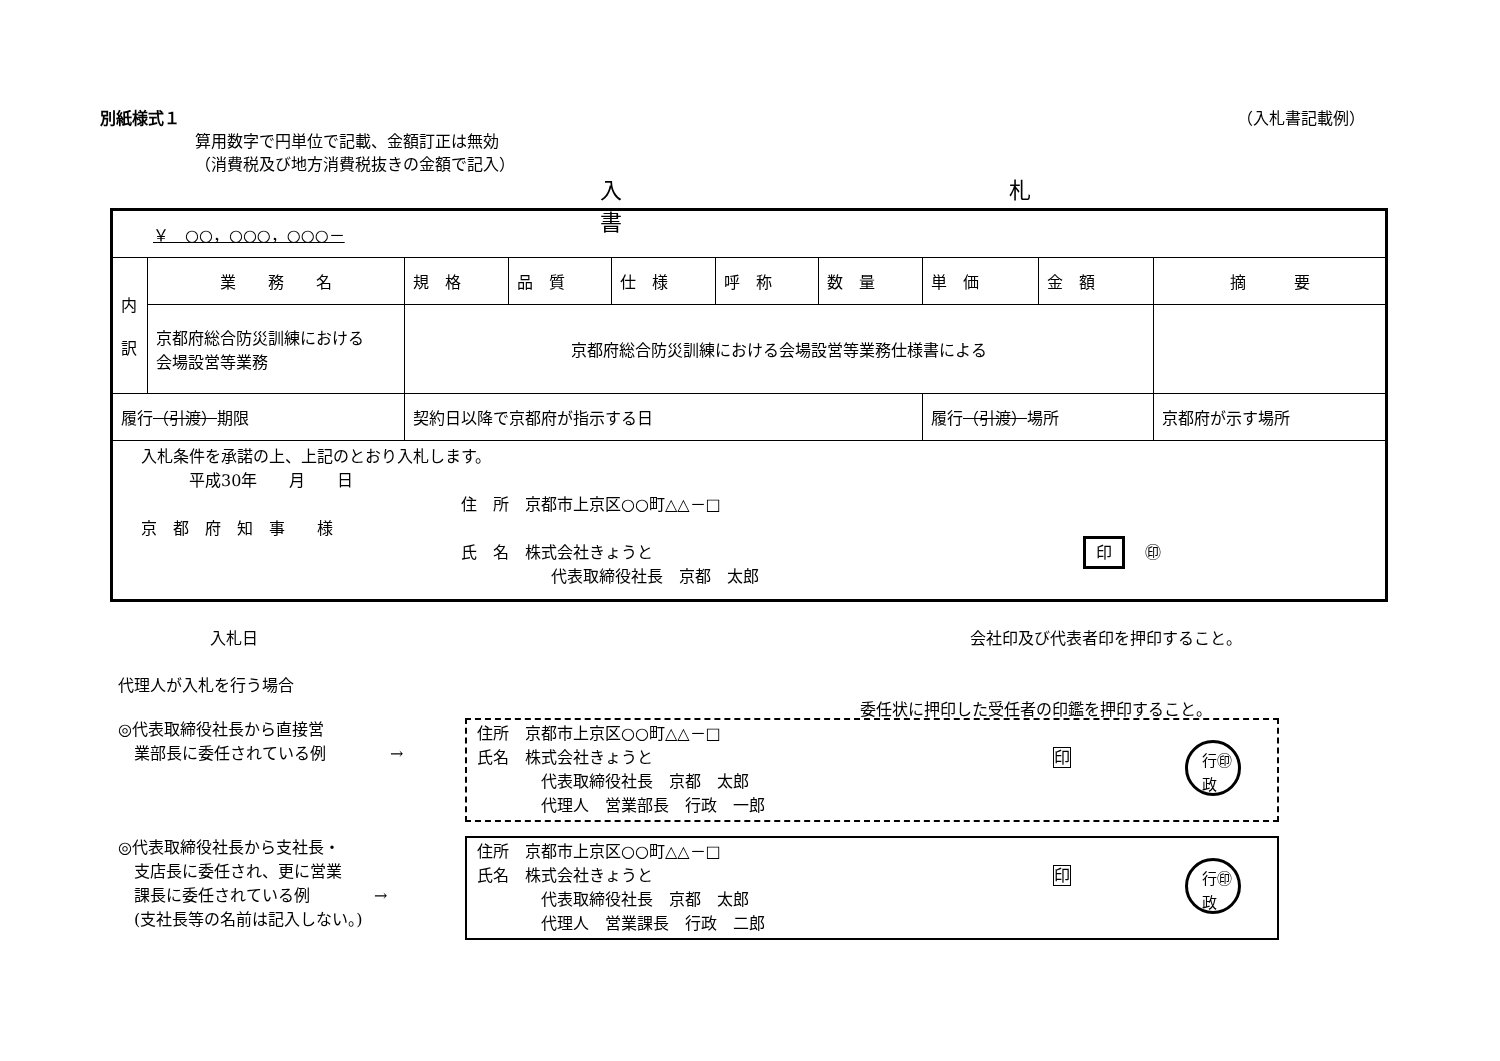別紙様式１ （入札書記載例）
算用数字で円単位で記載、金額訂正は無効
（消費税及び地方消費税抜きの金額で記入）
入 札 書
| ￥ ○○，○○○，○○○－ | | | | | | | | | |
| 内 訳 | 業 務 名 | 規 格 | 品 質 | 仕 様 | 呼 称 | 数 量 | 単 価 | 金 額 | 摘 要 |
| | 京都府総合防災訓練における 会場設営等業務 | 京都府総合防災訓練における会場設営等業務仕様書による | | | | | | | |
| 履行 （引渡） 期限 | | 契約日以降で京都府が指示する日 | | | | | 履行 （引渡） 場所 | | 京都府が示す場所 |
| 入札条件を承諾の上、上記のとおり入札します。 平成30年 月 日 住 所 京都市上京区○○町△△－□ 京 都 府 知 事 様 氏 名 株式会社きょうと 印 ㊞ 代表取締役社長 京都 太郎 | | | | | | | | | |
入札日 会社印及び代表者印を押印すること。
代理人が入札を行う場合
委任状に押印した受任者の印鑑を押印すること。
◎代表取締役社長から直接営
　業部長に委任されている例　　　　→
住所　京都市上京区○○町△△－□
氏名　株式会社きょうと 印
　　　　代表取締役社長　京都　太郎
　　　　代理人　営業部長　行政　一郎
行㊞
政
◎代表取締役社長から支社長・
　支店長に委任され、更に営業
　課長に委任されている例　　　　→
　(支社長等の名前は記入しない。)
住所　京都市上京区○○町△△－□
氏名　株式会社きょうと 印
　　　　代表取締役社長　京都　太郎
　　　　代理人　営業課長　行政　二郎
行㊞
政